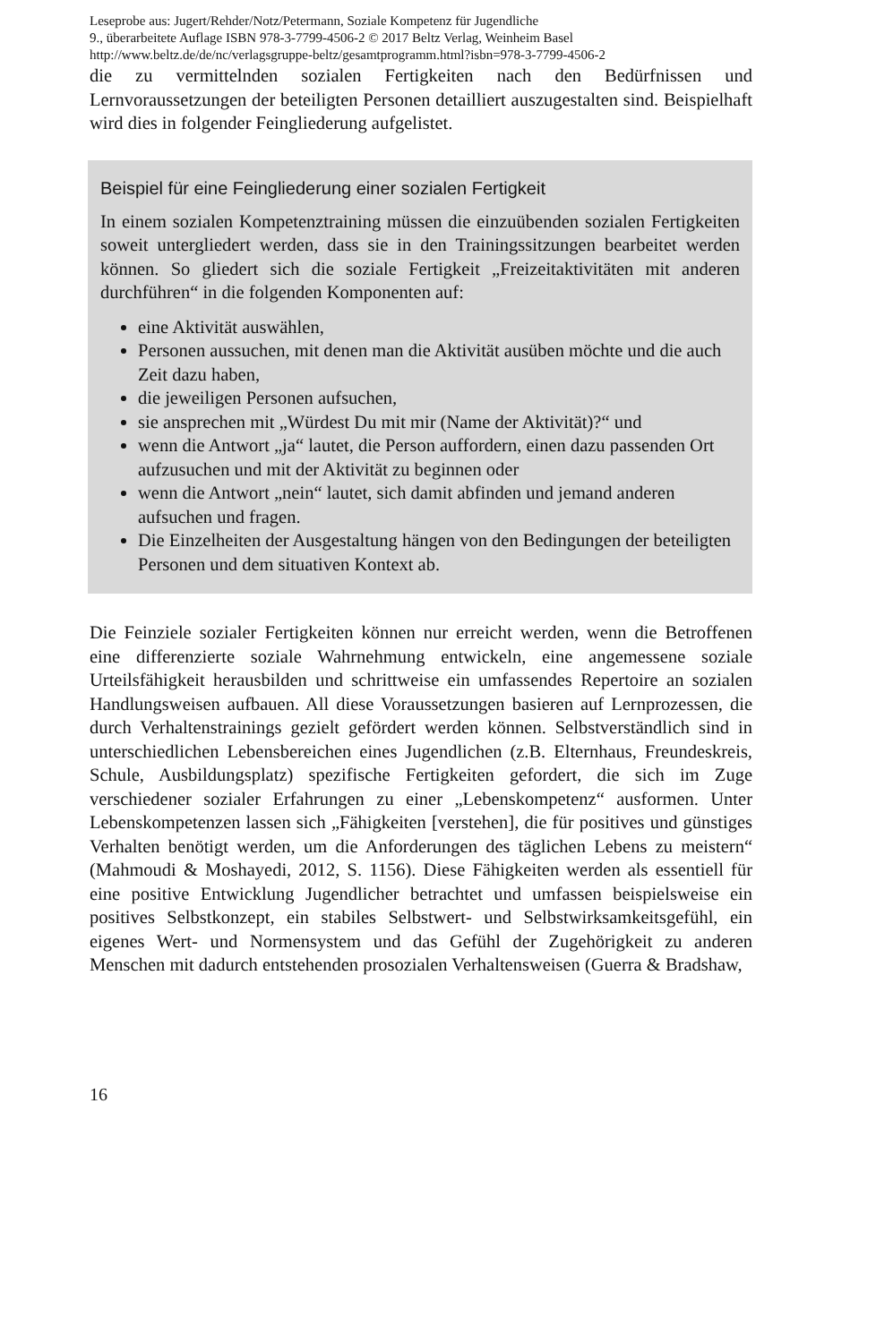Leseprobe aus: Jugert/Rehder/Notz/Petermann, Soziale Kompetenz für Jugendliche
9., überarbeitete Auflage ISBN 978-3-7799-4506-2 © 2017 Beltz Verlag, Weinheim Basel
http://www.beltz.de/de/nc/verlagsgruppe-beltz/gesamtprogramm.html?isbn=978-3-7799-4506-2
die zu vermittelnden sozialen Fertigkeiten nach den Bedürfnissen und Lernvoraussetzungen der beteiligten Personen detailliert auszugestalten sind. Beispielhaft wird dies in folgender Feingliederung aufgelistet.
Beispiel für eine Feingliederung einer sozialen Fertigkeit
In einem sozialen Kompetenztraining müssen die einzuübenden sozialen Fertigkeiten soweit untergliedert werden, dass sie in den Trainingssitzungen bearbeitet werden können. So gliedert sich die soziale Fertigkeit „Freizeitaktivitäten mit anderen durchführen“ in die folgenden Komponenten auf:
eine Aktivität auswählen,
Personen aussuchen, mit denen man die Aktivität ausüben möchte und die auch Zeit dazu haben,
die jeweiligen Personen aufsuchen,
sie ansprechen mit „Würdest Du mit mir (Name der Aktivität)?“ und
wenn die Antwort „ja“ lautet, die Person auffordern, einen dazu passenden Ort aufzusuchen und mit der Aktivität zu beginnen oder
wenn die Antwort „nein“ lautet, sich damit abfinden und jemand anderen aufsuchen und fragen.
Die Einzelheiten der Ausgestaltung hängen von den Bedingungen der beteiligten Personen und dem situativen Kontext ab.
Die Feinziele sozialer Fertigkeiten können nur erreicht werden, wenn die Betroffenen eine differenzierte soziale Wahrnehmung entwickeln, eine angemessene soziale Urteilsfähigkeit herausbilden und schrittweise ein umfassendes Repertoire an sozialen Handlungsweisen aufbauen. All diese Voraussetzungen basieren auf Lernprozessen, die durch Verhaltenstrainings gezielt gefördert werden können. Selbstverständlich sind in unterschiedlichen Lebensbereichen eines Jugendlichen (z.B. Elternhaus, Freundeskreis, Schule, Ausbildungsplatz) spezifische Fertigkeiten gefordert, die sich im Zuge verschiedener sozialer Erfahrungen zu einer „Lebenskompetenz“ ausformen. Unter Lebenskompetenzen lassen sich „Fähigkeiten [verstehen], die für positives und günstiges Verhalten benötigt werden, um die Anforderungen des täglichen Lebens zu meistern“ (Mahmoudi & Moshayedi, 2012, S. 1156). Diese Fähigkeiten werden als essentiell für eine positive Entwicklung Jugendlicher betrachtet und umfassen beispielsweise ein positives Selbstkonzept, ein stabiles Selbstwert- und Selbstwirksamkeitsgefühl, ein eigenes Wert- und Normensystem und das Gefühl der Zugehörigkeit zu anderen Menschen mit dadurch entstehenden prosozialen Verhaltensweisen (Guerra & Bradshaw,
16